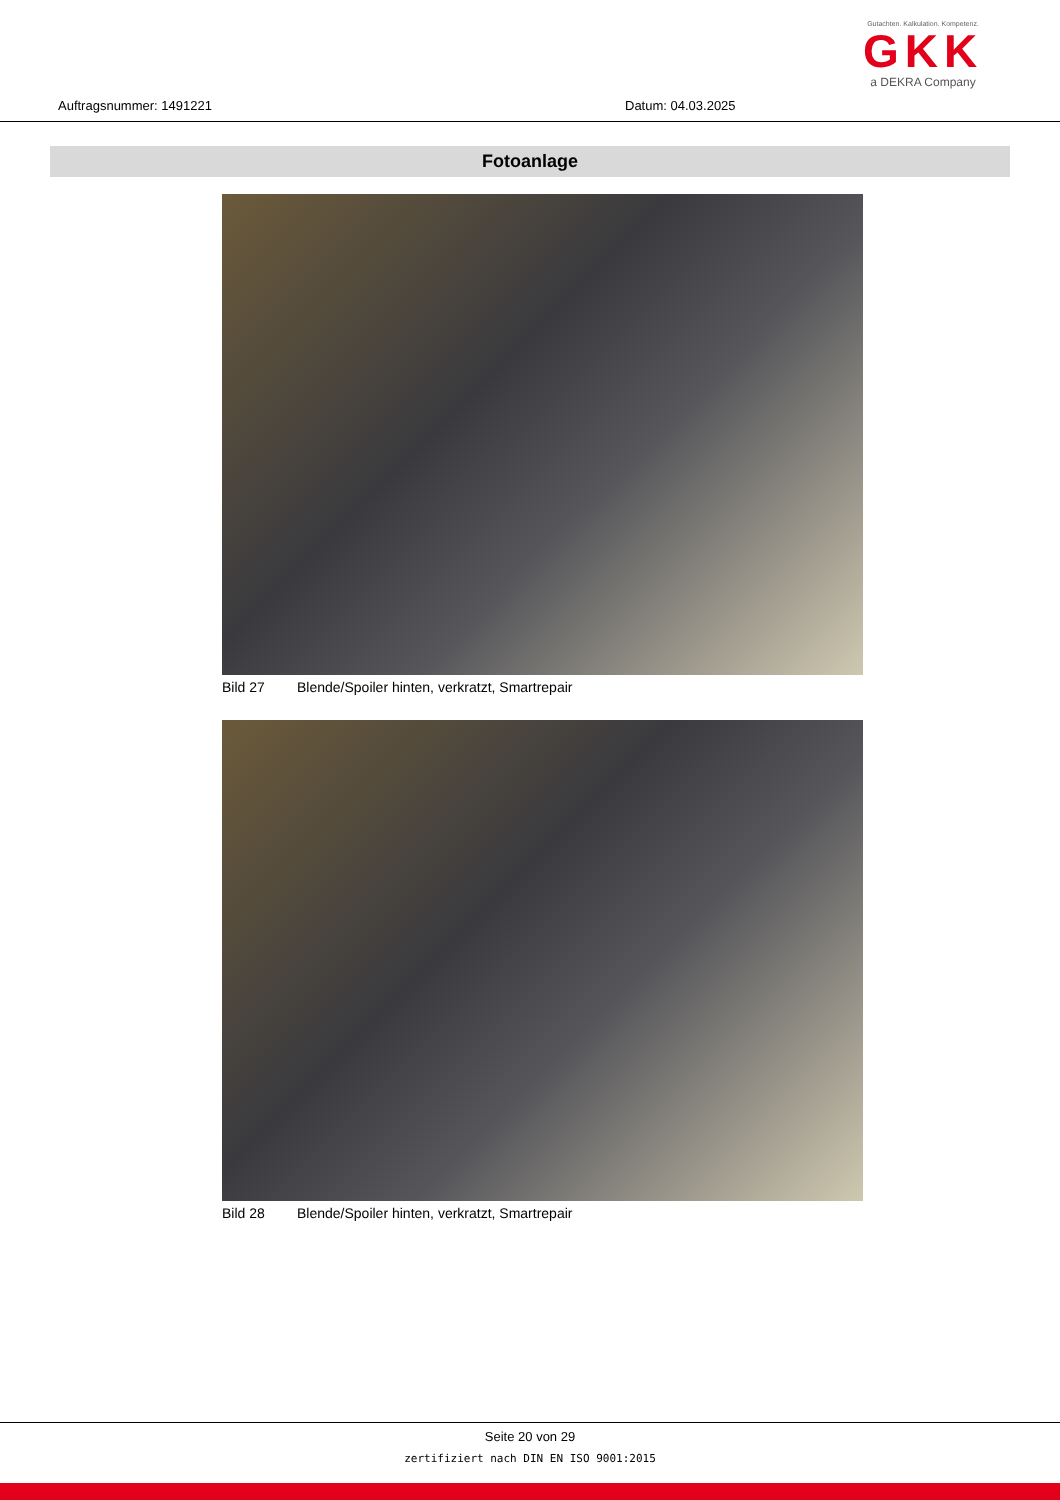Auftragsnummer: 1491221 Datum: 04.03.2025
Gutachten. Kalkulation. Kompetenz.
GKK
a DEKRA Company
Fotoanlage
Bild 27 Blende/Spoiler hinten, verkratzt, Smartrepair
Bild 28 Blende/Spoiler hinten, verkratzt, Smartrepair
Seite 20 von 29
zertifiziert nach DIN EN ISO 9001:2015